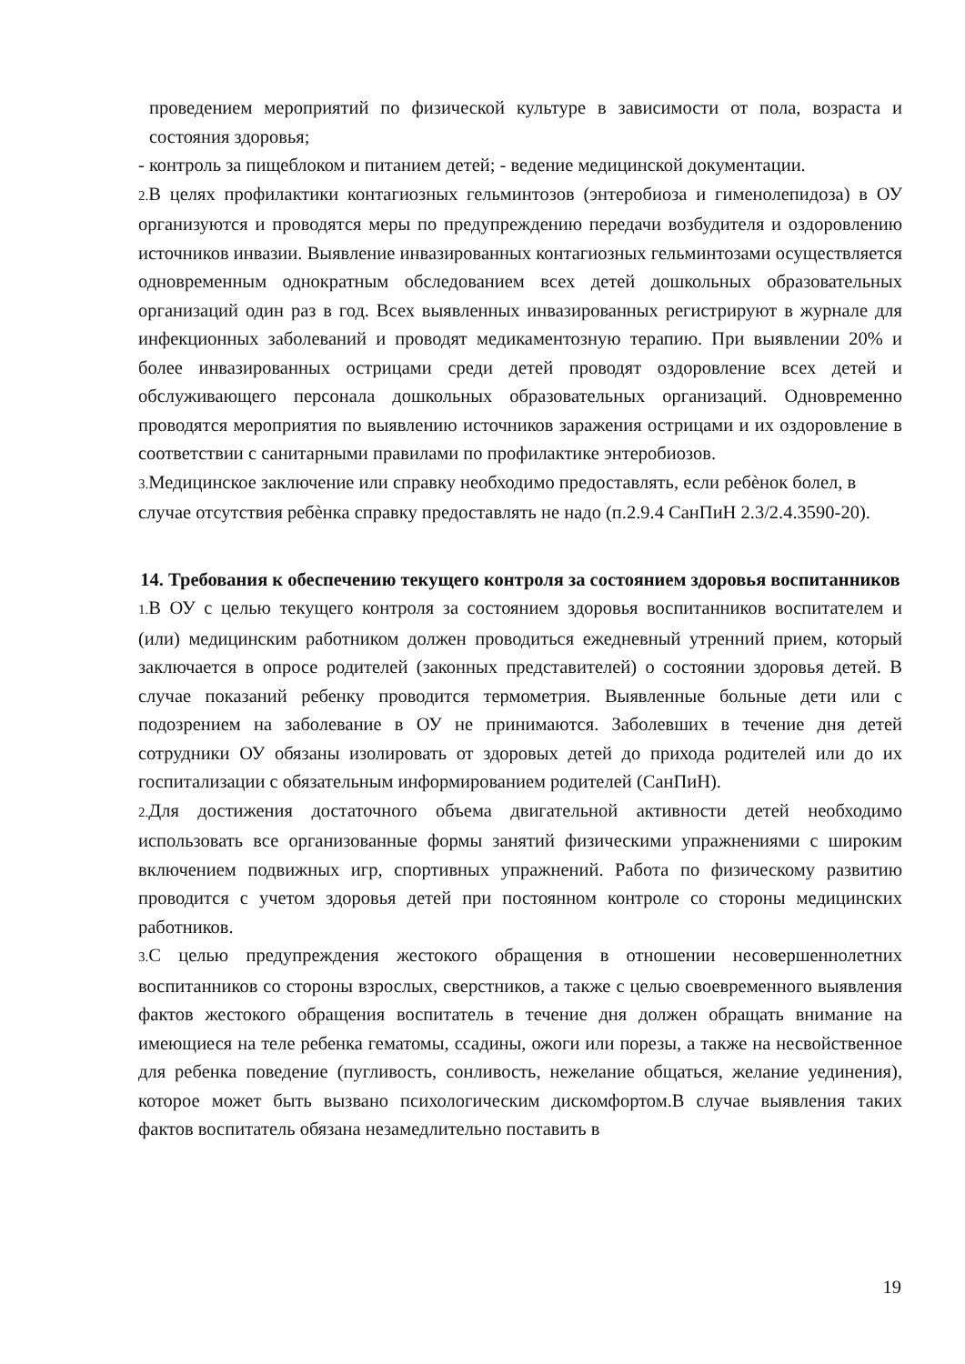проведением мероприятий по физической культуре в зависимости от пола, возраста и состояния здоровья;
- контроль за пищеблоком и питанием детей; - ведение медицинской документации.
2. В целях профилактики контагиозных гельминтозов (энтеробиоза и гименолепидоза) в ОУ организуются и проводятся меры по предупреждению передачи возбудителя и оздоровлению источников инвазии. Выявление инвазированных контагиозных гельминтозами осуществляется одновременным однократным обследованием всех детей дошкольных образовательных организаций один раз в год. Всех выявленных инвазированных регистрируют в журнале для инфекционных заболеваний и проводят медикаментозную терапию. При выявлении 20% и более инвазированных острицами среди детей проводят оздоровление всех детей и обслуживающего персонала дошкольных образовательных организаций. Одновременно проводятся мероприятия по выявлению источников заражения острицами и их оздоровление в соответствии с санитарными правилами по профилактике энтеробиозов.
3. Медицинское заключение или справку необходимо предоставлять, если ребѐнок болел, в случае отсутствия ребѐнка справку предоставлять не надо (п.2.9.4 СанПиН 2.3/2.4.3590-20).
14. Требования к обеспечению текущего контроля за состоянием здоровья воспитанников
1. В ОУ с целью текущего контроля за состоянием здоровья воспитанников воспитателем и (или) медицинским работником должен проводиться ежедневный утренний прием, который заключается в опросе родителей (законных представителей) о состоянии здоровья детей. В случае показаний ребенку проводится термометрия. Выявленные больные дети или с подозрением на заболевание в ОУ не принимаются. Заболевших в течение дня детей сотрудники ОУ обязаны изолировать от здоровых детей до прихода родителей или до их госпитализации с обязательным информированием родителей (СанПиН).
2. Для достижения достаточного объема двигательной активности детей необходимо использовать все организованные формы занятий физическими упражнениями с широким включением подвижных игр, спортивных упражнений. Работа по физическому развитию проводится с учетом здоровья детей при постоянном контроле со стороны медицинских работников.
3. С целью предупреждения жестокого обращения в отношении несовершеннолетних воспитанников со стороны взрослых, сверстников, а также с целью своевременного выявления фактов жестокого обращения воспитатель в течение дня должен обращать внимание на имеющиеся на теле ребенка гематомы, ссадины, ожоги или порезы, а также на несвойственное для ребенка поведение (пугливость, сонливость, нежелание общаться, желание уединения), которое может быть вызвано психологическим дискомфортом.В случае выявления таких фактов воспитатель обязана незамедлительно поставить в
19